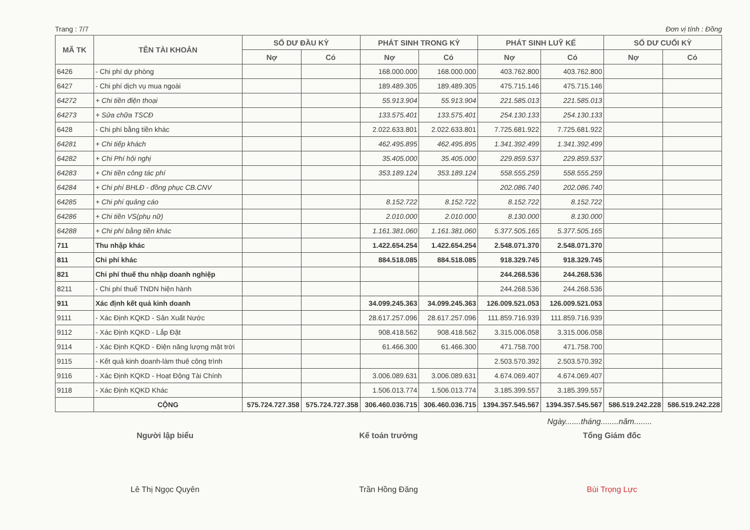Trang : 7/7 Đơn vị tính : Đồng
| MÃ TK | TÊN TÀI KHOẢN | SỐ DƯ ĐẦU KỲ | | PHÁT SINH TRONG KỲ | | PHÁT SINH LUỸ KẾ | | SỐ DƯ CUỐI KỲ | |
| --- | --- | --- | --- | --- | --- | --- | --- | --- | --- |
| | | Nợ | Có | Nợ | Có | Nợ | Có | Nợ | Có |
| 6426 | - Chi phí dự phòng | | | 168.000.000 | 168.000.000 | 403.762.800 | 403.762.800 | | |
| 6427 | - Chi phí dịch vụ mua ngoài | | | 189.489.305 | 189.489.305 | 475.715.146 | 475.715.146 | | |
| 64272 | + Chi tiền điện thoại | | | 55.913.904 | 55.913.904 | 221.585.013 | 221.585.013 | | |
| 64273 | + Sửa chữa TSCĐ | | | 133.575.401 | 133.575.401 | 254.130.133 | 254.130.133 | | |
| 6428 | - Chi phí bằng tiền khác | | | 2.022.633.801 | 2.022.633.801 | 7.725.681.922 | 7.725.681.922 | | |
| 64281 | + Chi tiếp khách | | | 462.495.895 | 462.495.895 | 1.341.392.499 | 1.341.392.499 | | |
| 64282 | + Chi Phí hội nghị | | | 35.405.000 | 35.405.000 | 229.859.537 | 229.859.537 | | |
| 64283 | + Chi tiền công tác phí | | | 353.189.124 | 353.189.124 | 558.555.259 | 558.555.259 | | |
| 64284 | + Chi phí BHLĐ - đồng phục CB.CNV | | | | | 202.086.740 | 202.086.740 | | |
| 64285 | + Chi phí quảng cáo | | | 8.152.722 | 8.152.722 | 8.152.722 | 8.152.722 | | |
| 64286 | + Chi tiền VS(phụ nữ) | | | 2.010.000 | 2.010.000 | 8.130.000 | 8.130.000 | | |
| 64288 | + Chi phí bằng tiền khác | | | 1.161.381.060 | 1.161.381.060 | 5.377.505.165 | 5.377.505.165 | | |
| 711 | Thu nhập khác | | | 1.422.654.254 | 1.422.654.254 | 2.548.071.370 | 2.548.071.370 | | |
| 811 | Chi phí khác | | | 884.518.085 | 884.518.085 | 918.329.745 | 918.329.745 | | |
| 821 | Chi phí thuế thu nhập doanh nghiệp | | | | | 244.268.536 | 244.268.536 | | |
| 8211 | - Chi phí thuế TNDN hiện hành | | | | | 244.268.536 | 244.268.536 | | |
| 911 | Xác định kết quả kinh doanh | | | 34.099.245.363 | 34.099.245.363 | 126.009.521.053 | 126.009.521.053 | | |
| 9111 | - Xác Định KQKD - Sản Xuất Nước | | | 28.617.257.096 | 28.617.257.096 | 111.859.716.939 | 111.859.716.939 | | |
| 9112 | - Xác Định KQKD - Lắp Đặt | | | 908.418.562 | 908.418.562 | 3.315.006.058 | 3.315.006.058 | | |
| 9114 | - Xác Định KQKD - Điện năng lượng mặt trời | | | 61.466.300 | 61.466.300 | 471.758.700 | 471.758.700 | | |
| 9115 | - Kết quả kinh doanh-làm thuê công trình | | | | | 2.503.570.392 | 2.503.570.392 | | |
| 9116 | - Xác Định KQKD - Hoạt Động Tài Chính | | | 3.006.089.631 | 3.006.089.631 | 4.674.069.407 | 4.674.069.407 | | |
| 9118 | - Xác Định KQKD Khác | | | 1.506.013.774 | 1.506.013.774 | 3.185.399.557 | 3.185.399.557 | | |
| | CỘNG | 575.724.727.358 | 575.724.727.358 | 306.460.036.715 | 306.460.036.715 | 1394.357.545.567 | 1394.357.545.567 | 586.519.242.228 | 586.519.242.228 |
Ngày.......tháng........năm........
Người lập biểu
Lê Thị Ngọc Quyên
Kế toán trưởng
Trần Hồng Đăng
Tổng Giám đốc
Bùi Trọng Lực